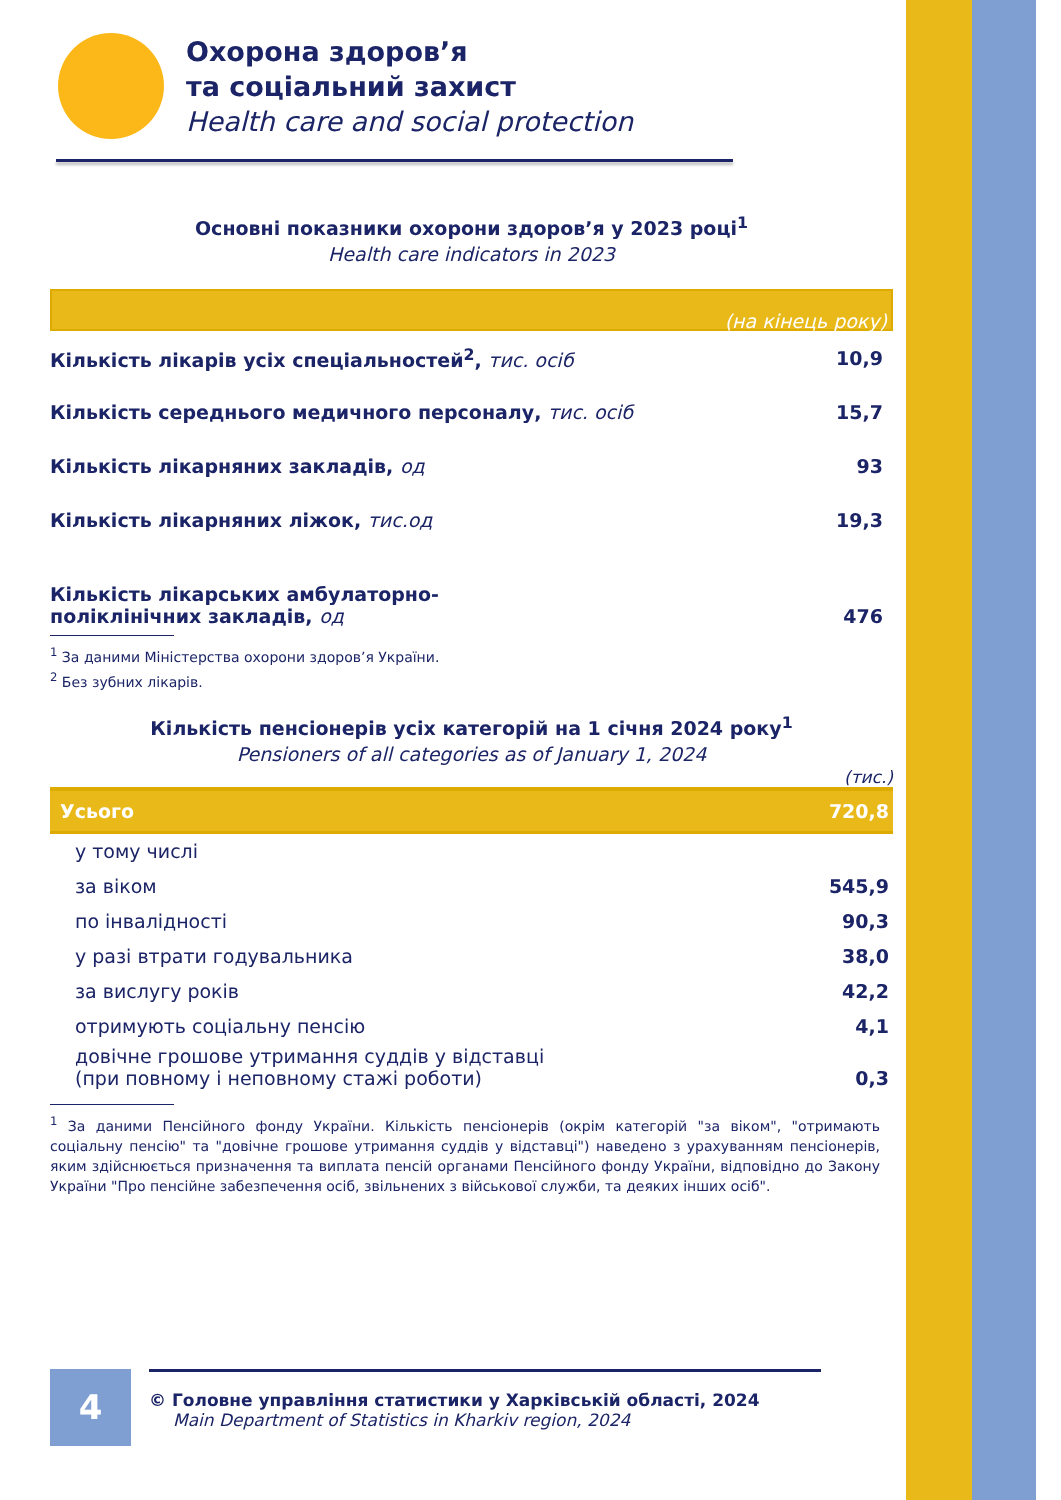Охорона здоров’я
та соціальний захист
Health care and social protection
Основні показники охорони здоров’я у 2023 році<sup>1</sup>
Health care indicators in 2023
(на кінець року)
| Кількість лікарів усіх спеціальностей<sup>2</sup>, тис. осіб | 10,9 |
| Кількість середнього медичного персоналу, тис. осіб | 15,7 |
| Кількість лікарняних закладів, од | 93 |
| Кількість лікарняних ліжок, тис.од | 19,3 |
| Кількість лікарських амбулаторно- поліклінічних закладів, од | 476 |
<sup>1</sup> За даними Міністерства охорони здоров’я України.
<sup>2</sup> Без зубних лікарів.
Кількість пенсіонерів усіх категорій на 1 січня 2024 року<sup>1</sup>
Pensioners of all categories as of January 1, 2024
(тис.)
| Усього | 720,8 |
| у тому числі | |
| за віком | 545,9 |
| по інвалідності | 90,3 |
| у разі втрати годувальника | 38,0 |
| за вислугу років | 42,2 |
| отримують соціальну пенсію | 4,1 |
| довічне грошове утримання суддів у відставці (при повному і неповному стажі роботи) | 0,3 |
<sup>1</sup> За даними Пенсійного фонду України. Кількість пенсіонерів (окрім категорій "за віком", "отримають соціальну пенсію" та "довічне грошове утримання суддів у відставці") наведено з урахуванням пенсіонерів, яким здійснюється призначення та виплата пенсій органами Пенсійного фонду України, відповідно до Закону України "Про пенсійне забезпечення осіб, звільнених з військової служби, та деяких інших осіб".
4
© Головне управління статистики у Харківській області, 2024
Main Department of Statistics in Kharkiv region, 2024